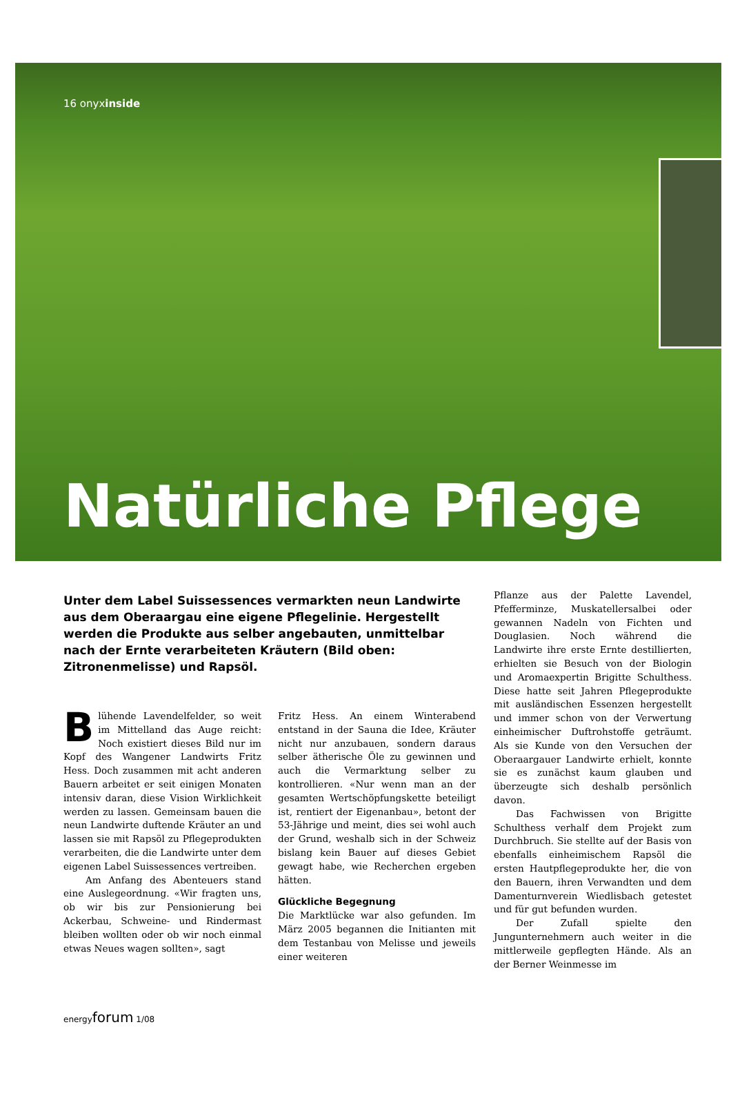16 onyxinside
Natürliche Pflege
Unter dem Label Suissessences vermarkten neun Landwirte aus dem Oberaargau eine eigene Pflegelinie. Hergestellt werden die Produkte aus selber angebauten, unmittelbar nach der Ernte verarbeiteten Kräutern (Bild oben: Zitronenmelisse) und Rapsöl.
Blühende Lavendelfelder, so weit im Mittelland das Auge reicht: Noch existiert dieses Bild nur im Kopf des Wangener Landwirts Fritz Hess. Doch zusammen mit acht anderen Bauern arbeitet er seit einigen Monaten intensiv daran, diese Vision Wirklichkeit werden zu lassen. Gemeinsam bauen die neun Landwirte duftende Kräuter an und lassen sie mit Rapsöl zu Pflegeprodukten verarbeiten, die die Landwirte unter dem eigenen Label Suissessences vertreiben.
Am Anfang des Abenteuers stand eine Auslegeordnung. «Wir fragten uns, ob wir bis zur Pensionierung bei Ackerbau, Schweine- und Rindermast bleiben wollten oder ob wir noch einmal etwas Neues wagen sollten», sagt
Fritz Hess. An einem Winterabend entstand in der Sauna die Idee, Kräuter nicht nur anzubauen, sondern daraus selber ätherische Öle zu gewinnen und auch die Vermarktung selber zu kontrollieren. «Nur wenn man an der gesamten Wertschöpfungskette beteiligt ist, rentiert der Eigenanbau», betont der 53-Jährige und meint, dies sei wohl auch der Grund, weshalb sich in der Schweiz bislang kein Bauer auf dieses Gebiet gewagt habe, wie Recherchen ergeben hätten.
Glückliche Begegnung
Die Marktlücke war also gefunden. Im März 2005 begannen die Initianten mit dem Testanbau von Melisse und jeweils einer weiteren
Pflanze aus der Palette Lavendel, Pfefferminze, Muskatellersalbei oder gewannen Nadeln von Fichten und Douglasien. Noch während die Landwirte ihre erste Ernte destillierten, erhielten sie Besuch von der Biologin und Aromaexpertin Brigitte Schulthess. Diese hatte seit Jahren Pflegeprodukte mit ausländischen Essenzen hergestellt und immer schon von der Verwertung einheimischer Duftrohstoffe geträumt. Als sie Kunde von den Versuchen der Oberaargauer Landwirte erhielt, konnte sie es zunächst kaum glauben und überzeugte sich deshalb persönlich davon.
Das Fachwissen von Brigitte Schulthess verhalf dem Projekt zum Durchbruch. Sie stellte auf der Basis von ebenfalls einheimischem Rapsöl die ersten Hautpflegeprodukte her, die von den Bauern, ihren Verwandten und dem Damenturnverein Wiedlisbach getestet und für gut befunden wurden.
Der Zufall spielte den Jungunternehmern auch weiter in die mittlerweile gepflegten Hände. Als an der Berner Weinmesse im
energyforum 1/08